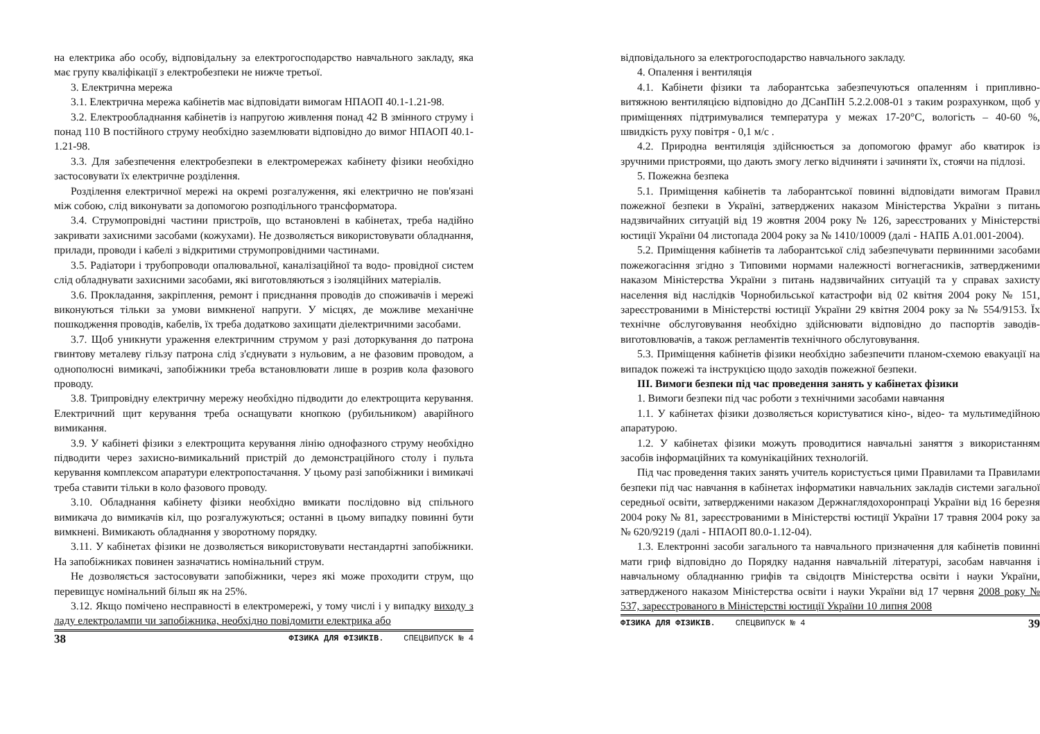на електрика або особу, відповідальну за електрогосподарство навчального закладу, яка має групу кваліфікації з електробезпеки не нижче третьої.
3. Електрична мережа
3.1. Електрична мережа кабінетів має відповідати вимогам НПАОП 40.1-1.21-98.
3.2. Електрообладнання кабінетів із напругою живлення понад 42 В змінного струму і понад 110 В постійного струму необхідно заземлювати відповідно до вимог НПАОП 40.1-1.21-98.
3.3. Для забезпечення електробезпеки в електромережах кабінету фізики необхідно застосовувати їх електричне розділення.
Розділення електричної мережі на окремі розгалуження, які електрично не пов'язані між собою, слід виконувати за допомогою розподільного трансформатора.
3.4. Струмопровідні частини пристроїв, що встановлені в кабінетах, треба надійно закривати захисними засобами (кожухами). Не дозволяється використовувати обладнання, прилади, проводи і кабелі з відкритими струмопровідними частинами.
3.5. Радіатори і трубопроводи опалювальної, каналізаційної та водо- провідної систем слід обладнувати захисними засобами, які виготовляються з ізоляційних матеріалів.
3.6. Прокладання, закріплення, ремонт і приєднання проводів до споживачів і мережі виконуються тільки за умови вимкненої напруги. У місцях, де можливе механічне пошкодження проводів, кабелів, їх треба додатково захищати діелектричними засобами.
3.7. Щоб уникнути ураження електричним струмом у разі доторкування до патрона гвинтову металеву гільзу патрона слід з'єднувати з нульовим, а не фазовим проводом, а однополюсні вимикачі, запобіжники треба встановлювати лише в розрив кола фазового проводу.
3.8. Трипровідну електричну мережу необхідно підводити до електрощита керування. Електричний щит керування треба оснащувати кнопкою (рубильником) аварійного вимикання.
3.9. У кабінеті фізики з електрощита керування лінію однофазного струму необхідно підводити через захисно-вимикальний пристрій до демонстраційного столу і пульта керування комплексом апаратури електропостачання. У цьому разі запобіжники і вимикачі треба ставити тільки в коло фазового проводу.
3.10. Обладнання кабінету фізики необхідно вмикати послідовно від спільного вимикача до вимикачів кіл, що розгалужуються; останні в цьому випадку повинні бути вимкнені. Вимикають обладнання у зворотному порядку.
3.11. У кабінетах фізики не дозволяється використовувати нестандартні запобіжники. На запобіжниках повинен зазначатись номінальний струм.
Не дозволяється застосовувати запобіжники, через які може проходити струм, що перевищує номінальний більш як на 25%.
3.12. Якщо помічено несправності в електромережі, у тому числі і у випадку виходу з ладу електролампи чи запобіжника, необхідно повідомити електрика або
38 ФІЗИКА ДЛЯ ФІЗИКІВ. СПЕЦВИПУСК № 4
відповідального за електрогосподарство навчального закладу.
4. Опалення і вентиляція
4.1. Кабінети фізики та лаборантська забезпечуються опаленням і припливно-витяжною вентиляцією відповідно до ДСанПіН 5.2.2.008-01 з таким розрахунком, щоб у приміщеннях підтримувалися температура у межах 17-20°С, вологість – 40-60 %, швидкість руху повітря - 0,1 м/с .
4.2. Природна вентиляція здійснюється за допомогою фрамуг або кватирок із зручними пристроями, що дають змогу легко відчиняти і зачиняти їх, стоячи на підлозі.
5. Пожежна безпека
5.1. Приміщення кабінетів та лаборантської повинні відповідати вимогам Правил пожежної безпеки в Україні, затверджених наказом Міністерства України з питань надзвичайних ситуацій від 19 жовтня 2004 року № 126, зареєстрованих у Міністерстві юстиції України 04 листопада 2004 року за № 1410/10009 (далі - НАПБ А.01.001-2004).
5.2. Приміщення кабінетів та лаборантської слід забезпечувати первинними засобами пожежогасіння згідно з Типовими нормами належності вогнегасників, затвердженими наказом Міністерства України з питань надзвичайних ситуацій та у справах захисту населення від наслідків Чорнобильської катастрофи від 02 квітня 2004 року № 151, зареєстрованими в Міністерстві юстиції України 29 квітня 2004 року за № 554/9153. Їх технічне обслуговування необхідно здійснювати відповідно до паспортів заводів-виготовлювачів, а також регламентів технічного обслуговування.
5.3. Приміщення кабінетів фізики необхідно забезпечити планом-схемою евакуації на випадок пожежі та інструкцією щодо заходів пожежної безпеки.
III. Вимоги безпеки під час проведення занять у кабінетах фізики
1. Вимоги безпеки під час роботи з технічними засобами навчання
1.1. У кабінетах фізики дозволяється користуватися кіно-, відео- та мультимедійною апаратурою.
1.2. У кабінетах фізики можуть проводитися навчальні заняття з використанням засобів інформаційних та комунікаційних технологій.
Під час проведення таких занять учитель користується цими Правилами та Правилами безпеки під час навчання в кабінетах інформатики навчальних закладів системи загальної середньої освіти, затвердженими наказом Держнаглядохоронпраці України від 16 березня 2004 року № 81, зареєстрованими в Міністерстві юстиції України 17 травня 2004 року за № 620/9219 (далі - НПАОП 80.0-1.12-04).
1.3. Електронні засоби загального та навчального призначення для кабінетів повинні мати гриф відповідно до Порядку надання навчальній літературі, засобам навчання і навчальному обладнанню грифів та свідоцтв Міністерства освіти і науки України, затвердженого наказом Міністерства освіти і науки України від 17 червня 2008 року № 537, зареєстрованого в Міністерстві юстиції України 10 липня 2008
ФІЗИКА ДЛЯ ФІЗИКІВ. СПЕЦВИПУСК № 4 39